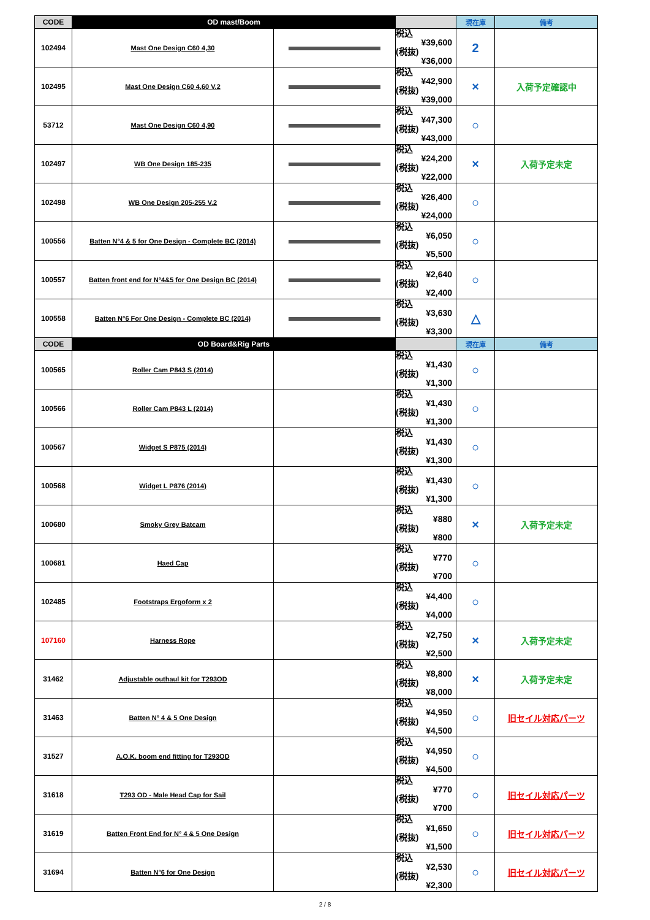| CODE | OD mast/Boom | | | 現在庫 | 備考 |
| --- | --- | --- | --- | --- | --- |
| 102494 | Mast One Design C60 4,30 | | 税込 ¥39,600 (税抜) ¥36,000 | 2 | |
| 102495 | Mast One Design C60 4,60 V.2 | | 税込 ¥42,900 (税抜) ¥39,000 | × | 入荷予定確認中 |
| 53712 | Mast One Design C60 4,90 | | 税込 ¥47,300 (税抜) ¥43,000 | ○ | |
| 102497 | WB One Design 185-235 | | 税込 ¥24,200 (税抜) ¥22,000 | × | 入荷予定未定 |
| 102498 | WB One Design 205-255 V.2 | | 税込 ¥26,400 (税抜) ¥24,000 | ○ | |
| 100556 | Batten N°4 & 5 for One Design - Complete BC (2014) | | 税込 ¥6,050 (税抜) ¥5,500 | ○ | |
| 100557 | Batten front end for N°4&5 for One Design BC (2014) | | 税込 ¥2,640 (税抜) ¥2,400 | ○ | |
| 100558 | Batten N°6 For One Design - Complete BC (2014) | | 税込 ¥3,630 (税抜) ¥3,300 | △ | |
| CODE | OD Board&Rig Parts | | | 現在庫 | 備考 |
| 100565 | Roller Cam P843 S (2014) | | 税込 ¥1,430 (税抜) ¥1,300 | ○ | |
| 100566 | Roller Cam P843 L (2014) | | 税込 ¥1,430 (税抜) ¥1,300 | ○ | |
| 100567 | Widget S P875 (2014) | | 税込 ¥1,430 (税抜) ¥1,300 | ○ | |
| 100568 | Widget L P876 (2014) | | 税込 ¥1,430 (税抜) ¥1,300 | ○ | |
| 100680 | Smoky Grey Batcam | | 税込 ¥880 (税抜) ¥800 | × | 入荷予定未定 |
| 100681 | Haed Cap | | 税込 ¥770 (税抜) ¥700 | ○ | |
| 102485 | Footstraps Ergoform x 2 | | 税込 ¥4,400 (税抜) ¥4,000 | ○ | |
| 107160 | Harness Rope | | 税込 ¥2,750 (税抜) ¥2,500 | × | 入荷予定未定 |
| 31462 | Adjustable outhaul kit for T293OD | | 税込 ¥8,800 (税抜) ¥8,000 | × | 入荷予定未定 |
| 31463 | Batten N° 4 & 5 One Design | | 税込 ¥4,950 (税抜) ¥4,500 | ○ | 旧セイル対応パーツ |
| 31527 | A.O.K. boom end fitting for T293OD | | 税込 ¥4,950 (税抜) ¥4,500 | ○ | |
| 31618 | T293 OD - Male Head Cap for Sail | | 税込 ¥770 (税抜) ¥700 | ○ | 旧セイル対応パーツ |
| 31619 | Batten Front End for N° 4 & 5 One Design | | 税込 ¥1,650 (税抜) ¥1,500 | ○ | 旧セイル対応パーツ |
| 31694 | Batten N°6 for One Design | | 税込 ¥2,530 (税抜) ¥2,300 | ○ | 旧セイル対応パーツ |
2 / 8